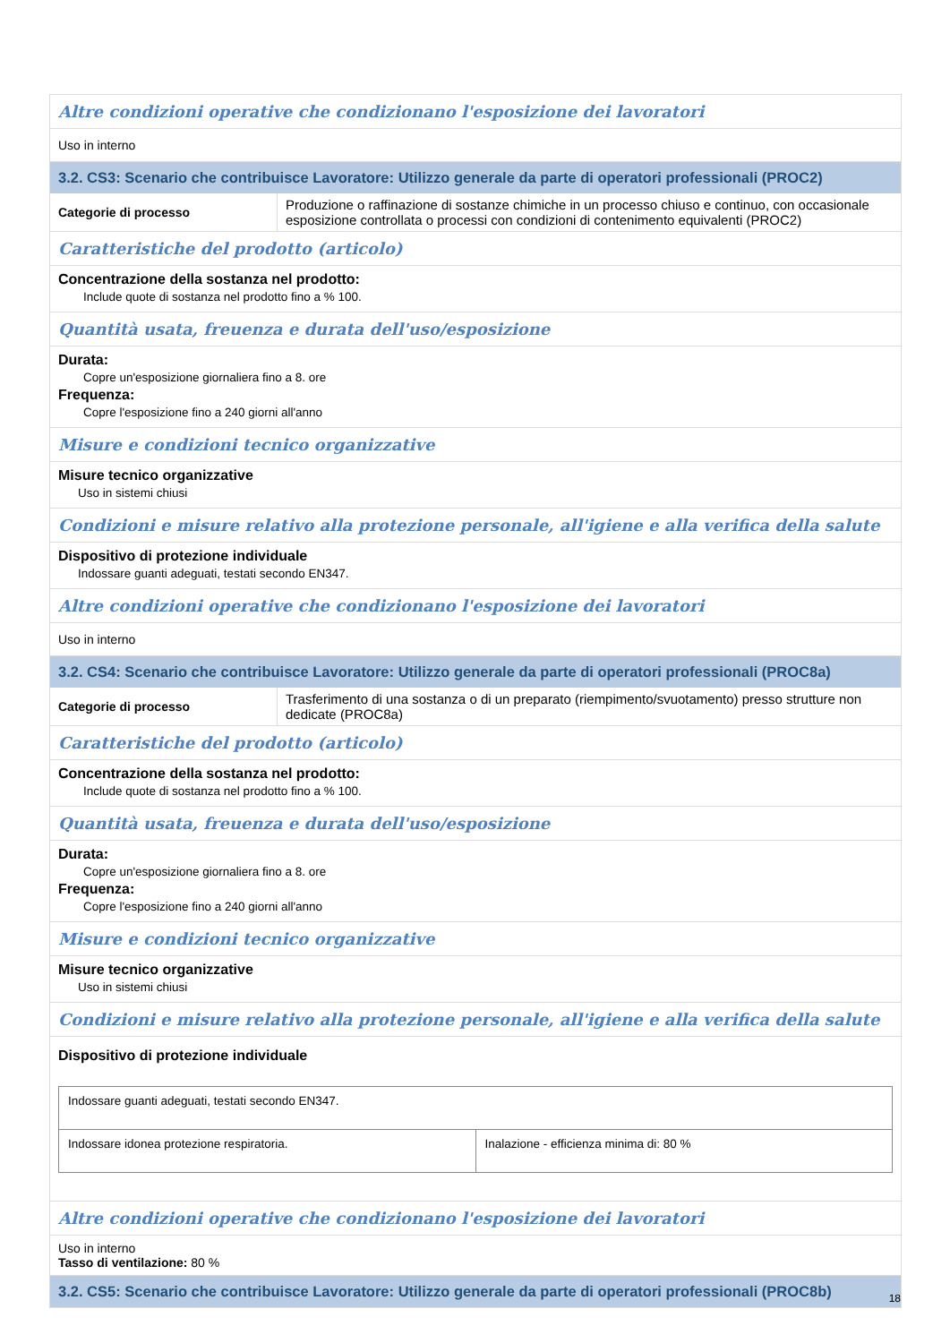Altre condizioni operative che condizionano l'esposizione dei lavoratori
Uso in interno
3.2. CS3: Scenario che contribuisce Lavoratore: Utilizzo generale da parte di operatori professionali (PROC2)
| Categorie di processo | Produzione o raffinazione di sostanze chimiche in un processo chiuso e continuo, con occasionale esposizione controllata o processi con condizioni di contenimento equivalenti (PROC2) |
Caratteristiche del prodotto (articolo)
Concentrazione della sostanza nel prodotto:
Include quote di sostanza nel prodotto fino a % 100.
Quantità usata, freuenza e durata dell'uso/esposizione
Durata:
Copre un'esposizione giornaliera fino a 8. ore
Frequenza:
Copre l'esposizione fino a 240 giorni all'anno
Misure e condizioni tecnico organizzative
Misure tecnico organizzative
Uso in sistemi chiusi
Condizioni e misure relativo alla protezione personale, all'igiene e alla verifica della salute
Dispositivo di protezione individuale
Indossare guanti adeguati, testati secondo EN347.
Altre condizioni operative che condizionano l'esposizione dei lavoratori
Uso in interno
3.2. CS4: Scenario che contribuisce Lavoratore: Utilizzo generale da parte di operatori professionali (PROC8a)
| Categorie di processo | Trasferimento di una sostanza o di un preparato (riempimento/svuotamento) presso strutture non dedicate (PROC8a) |
Caratteristiche del prodotto (articolo)
Concentrazione della sostanza nel prodotto:
Include quote di sostanza nel prodotto fino a % 100.
Quantità usata, freuenza e durata dell'uso/esposizione
Durata:
Copre un'esposizione giornaliera fino a 8. ore
Frequenza:
Copre l'esposizione fino a 240 giorni all'anno
Misure e condizioni tecnico organizzative
Misure tecnico organizzative
Uso in sistemi chiusi
Condizioni e misure relativo alla protezione personale, all'igiene e alla verifica della salute
Dispositivo di protezione individuale
| Indossare guanti adeguati, testati secondo EN347. | |
| Indossare idonea protezione respiratoria. | Inalazione - efficienza minima di: 80 % |
Altre condizioni operative che condizionano l'esposizione dei lavoratori
Uso in interno
Tasso di ventilazione: 80 %
3.2. CS5: Scenario che contribuisce Lavoratore: Utilizzo generale da parte di operatori professionali (PROC8b)
18